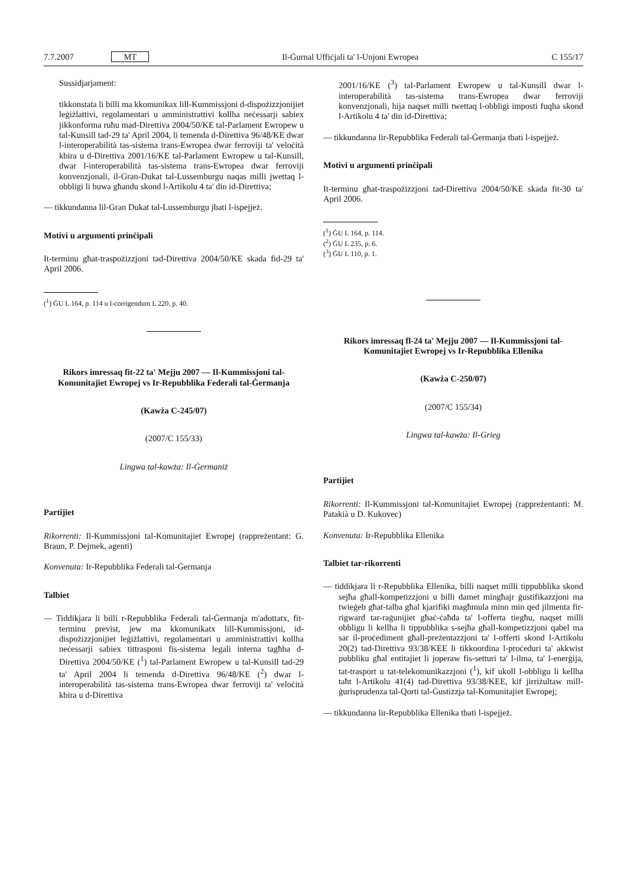7.7.2007 MT Il-Ġurnal Uffiċjali ta' l-Unjoni Ewropea C 155/17
Sussidjarjament:
tikkonstata li billi ma kkomunikax lill-Kummissjoni d-dispożizzjonijiet leġiżlattivi, regolamentari u amministrattivi kollha neċessarji sabiex jikkonforma ruħu mad-Direttiva 2004/50/KE tal-Parlament Ewropew u tal-Kunsill tad-29 ta' April 2004, li temenda d-Direttiva 96/48/KE dwar l-interoperabilità tas-sistema trans-Ewropea dwar ferroviji ta' veloċità kbira u d-Direttiva 2001/16/KE tal-Parlament Ewropew u tal-Kunsill, dwar l-interoperabilità tas-sistema trans-Ewropea dwar ferroviji konvenzjonali, il-Gran-Dukat tal-Lussemburgu naqas milli jwettaq l-obbligi li huwa għandu skond l-Artikolu 4 ta' din id-Direttiva;
— tikkundanna lil-Gran Dukat tal-Lussemburgu jbati l-ispejjeż.
Motivi u argumenti prinċipali
It-terminu għat-traspożizzjoni tad-Direttiva 2004/50/KE skada fid-29 ta' April 2006.
(<sup>1</sup>) ĠU L 164, p. 114 u l-corrigendum L 220, p. 40.
Rikors imressaq fit-22 ta' Mejju 2007 — Il-Kummissjoni tal-Komunitajiet Ewropej vs Ir-Repubblika Federali tal-Ġermanja
(Kawża C-245/07)
(2007/C 155/33)
Lingwa tal-kawża: Il-Ġermaniż
Partijiet
Rikorrenti: Il-Kummissjoni tal-Komunitajiet Ewropej (rappreżentant: G. Braun, P. Dejmek, agenti)
Konvenuta: Ir-Repubblika Federali tal-Ġermanja
Talbiet
— Tiddikjara li billi r-Repubblika Federali tal-Ġermanja m'adottatx, fit-terminu previst, jew ma kkomunikatx lill-Kummissjoni, id-dispożizzjonijiet leġiżlattivi, regolamentari u amministrattivi kollha neċessarji sabiex tittrasponi fis-sistema legali interna tagħha d-Direttiva 2004/50/KE (<sup>1</sup>) tal-Parlament Ewropew u tal-Kunsill tad-29 ta' April 2004 li temenda d-Direttiva 96/48/KE (<sup>2</sup>) dwar l-interoperabilità tas-sistema trans-Ewropea dwar ferroviji ta' veloċità kbira u d-Direttiva
2001/16/KE (<sup>3</sup>) tal-Parlament Ewropew u tal-Kunsill dwar l-interoperabilità tas-sistema trans-Ewropea dwar ferroviji konvenzjonali, hija naqset milli twettaq l-obbligi imposti fuqha skond l-Artikolu 4 ta' din id-Direttiva;
— tikkundanna lir-Repubblika Federali tal-Ġermanja tbati l-ispejjeż.
Motivi u argumenti prinċipali
It-terminu għat-traspożizzjoni tad-Direttiva 2004/50/KE skada fit-30 ta' April 2006.
(<sup>1</sup>) ĠU L 164, p. 114.
(<sup>2</sup>) ĠU L 235, p. 6.
(<sup>3</sup>) ĠU L 110, p. 1.
Rikors imressaq fl-24 ta' Mejju 2007 — Il-Kummissjoni tal-Komunitajiet Ewropej vs Ir-Repubblika Ellenika
(Kawża C-250/07)
(2007/C 155/34)
Lingwa tal-kawża: Il-Grieg
Partijiet
Rikorrenti: Il-Kummissjoni tal-Komunitajiet Ewropej (rappreżentanti: M. Patakià u D. Kukovec)
Konvenuta: Ir-Repubblika Ellenika
Talbiet tar-rikorrenti
— tiddikjara li r-Repubblika Ellenika, billi naqset milli tippubblika skond sejħa għall-kompetizzjoni u billi damet mingħajr ġustifikazzjoni ma twieġeb għat-talba għal kjarifiki magħmula minn min qed jilmenta fir-rigward tar-raġunijiet għaċ-ċaħda ta' l-offerta tiegħu, naqset milli obbligu li kellha li tippubblika s-sejħa għall-kompetizzjoni qabel ma sar il-proċediment għall-preżentazzjoni ta' l-offerti skond l-Artikolu 20(2) tad-Direttiva 93/38/KEE li tikkoordina l-proċeduri ta' akkwist pubbliku għal entitajiet li joperaw fis-setturi ta' l-ilma, ta' l-enerġija, tat-trasport u tat-telekomunikazzjoni (<sup>1</sup>), kif ukoll l-obbligu li kellha taħt l-Artikolu 41(4) tad-Direttiva 93/38/KEE, kif jirriżultaw mill-ġurisprudenza tal-Qorti tal-Ġustizzja tal-Komunitajiet Ewropej;
— tikkundanna lir-Repubblika Ellenika tbati l-ispejjeż.